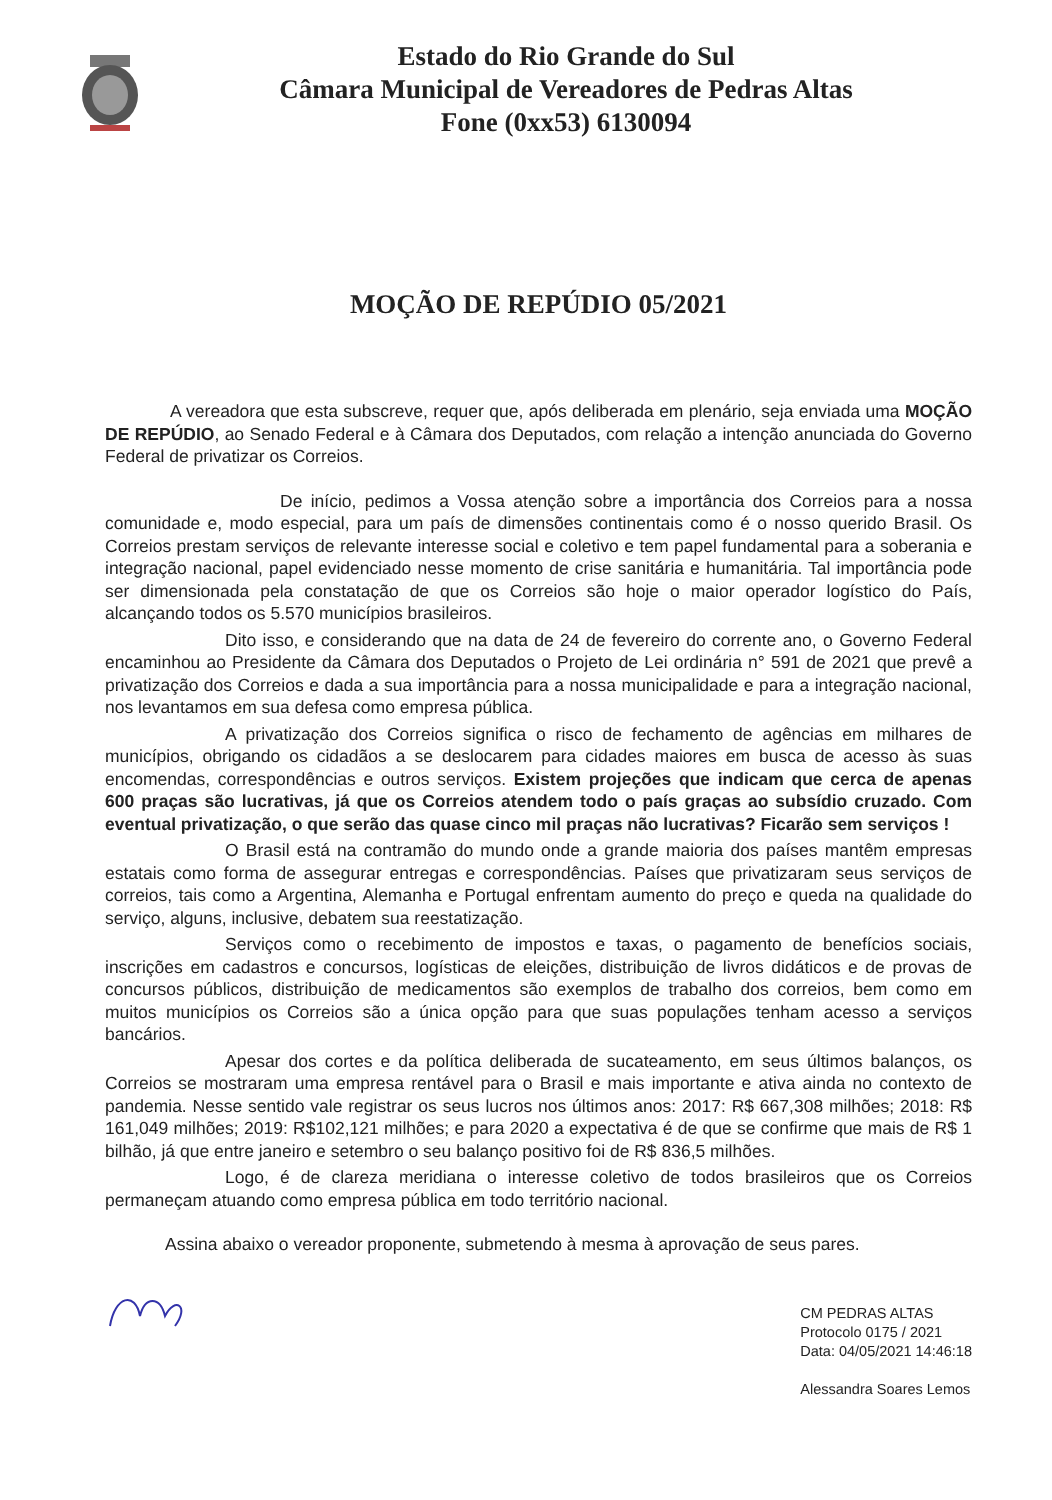Estado do Rio Grande do Sul
Câmara Municipal de Vereadores de Pedras Altas
Fone (0xx53) 6130094
MOÇÃO DE REPÚDIO 05/2021
A vereadora que esta subscreve, requer que, após deliberada em plenário, seja enviada uma MOÇÃO DE REPÚDIO, ao Senado Federal e à Câmara dos Deputados, com relação a intenção anunciada do Governo Federal de privatizar os Correios.
De início, pedimos a Vossa atenção sobre a importância dos Correios para a nossa comunidade e, modo especial, para um país de dimensões continentais como é o nosso querido Brasil. Os Correios prestam serviços de relevante interesse social e coletivo e tem papel fundamental para a soberania e integração nacional, papel evidenciado nesse momento de crise sanitária e humanitária. Tal importância pode ser dimensionada pela constatação de que os Correios são hoje o maior operador logístico do País, alcançando todos os 5.570 municípios brasileiros.
Dito isso, e considerando que na data de 24 de fevereiro do corrente ano, o Governo Federal encaminhou ao Presidente da Câmara dos Deputados o Projeto de Lei ordinária n° 591 de 2021 que prevê a privatização dos Correios e dada a sua importância para a nossa municipalidade e para a integração nacional, nos levantamos em sua defesa como empresa pública.
A privatização dos Correios significa o risco de fechamento de agências em milhares de municípios, obrigando os cidadãos a se deslocarem para cidades maiores em busca de acesso às suas encomendas, correspondências e outros serviços. Existem projeções que indicam que cerca de apenas 600 praças são lucrativas, já que os Correios atendem todo o país graças ao subsídio cruzado. Com eventual privatização, o que serão das quase cinco mil praças não lucrativas? Ficarão sem serviços !
O Brasil está na contramão do mundo onde a grande maioria dos países mantêm empresas estatais como forma de assegurar entregas e correspondências. Países que privatizaram seus serviços de correios, tais como a Argentina, Alemanha e Portugal enfrentam aumento do preço e queda na qualidade do serviço, alguns, inclusive, debatem sua reestatização.
Serviços como o recebimento de impostos e taxas, o pagamento de benefícios sociais, inscrições em cadastros e concursos, logísticas de eleições, distribuição de livros didáticos e de provas de concursos públicos, distribuição de medicamentos são exemplos de trabalho dos correios, bem como em muitos municípios os Correios são a única opção para que suas populações tenham acesso a serviços bancários.
Apesar dos cortes e da política deliberada de sucateamento, em seus últimos balanços, os Correios se mostraram uma empresa rentável para o Brasil e mais importante e ativa ainda no contexto de pandemia. Nesse sentido vale registrar os seus lucros nos últimos anos: 2017: R$ 667,308 milhões; 2018: R$ 161,049 milhões; 2019: R$102,121 milhões; e para 2020 a expectativa é de que se confirme que mais de R$ 1 bilhão, já que entre janeiro e setembro o seu balanço positivo foi de R$ 836,5 milhões.
Logo, é de clareza meridiana o interesse coletivo de todos brasileiros que os Correios permaneçam atuando como empresa pública em todo território nacional.
Assina abaixo o vereador proponente, submetendo à mesma à aprovação de seus pares.
CM PEDRAS ALTAS
Protocolo 0175 / 2021
Data: 04/05/2021 14:46:18
Alessandra Soares Lemos